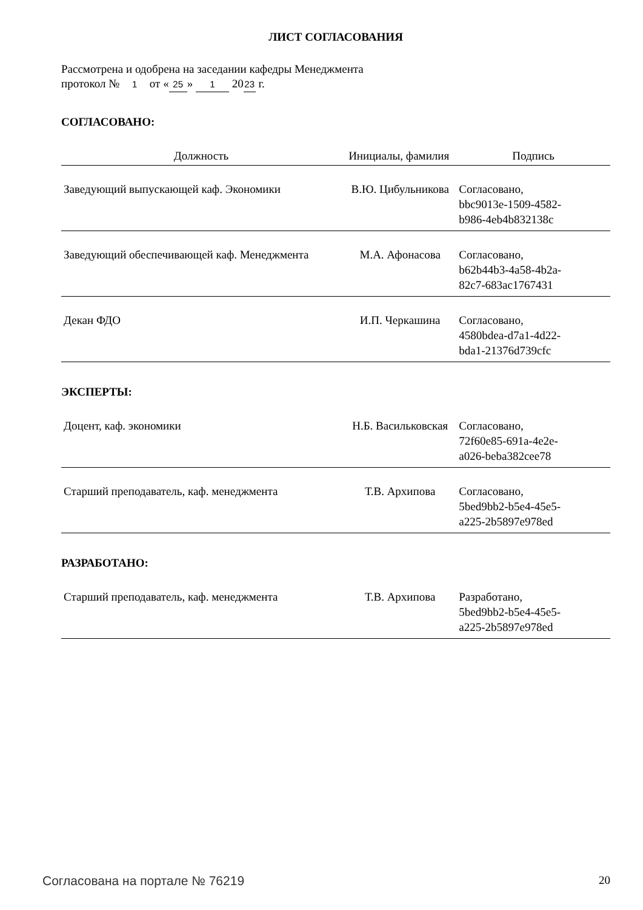ЛИСТ СОГЛАСОВАНИЯ
Рассмотрена и одобрена на заседании кафедры Менеджмента
протокол № 1 от « 25 » 1 20 23 г.
СОГЛАСОВАНО:
| Должность | Инициалы, фамилия | Подпись |
| --- | --- | --- |
| Заведующий выпускающей каф. Экономики | В.Ю. Цибульникова | Согласовано, bbc9013e-1509-4582- b986-4eb4b832138c |
| Заведующий обеспечивающей каф. Менеджмента | М.А. Афонасова | Согласовано, b62b44b3-4a58-4b2a- 82c7-683ac1767431 |
| Декан ФДО | И.П. Черкашина | Согласовано, 4580bdea-d7a1-4d22- bda1-21376d739cfc |
ЭКСПЕРТЫ:
| Доцент, каф. экономики | Н.Б. Васильковская | Согласовано, 72f60e85-691a-4e2e- a026-beba382cee78 |
| Старший преподаватель, каф. менеджмента | Т.В. Архипова | Согласовано, 5bed9bb2-b5e4-45e5- a225-2b5897e978ed |
РАЗРАБОТАНО:
| Старший преподаватель, каф. менеджмента | Т.В. Архипова | Разработано, 5bed9bb2-b5e4-45e5- a225-2b5897e978ed |
Согласована на портале № 76219 20